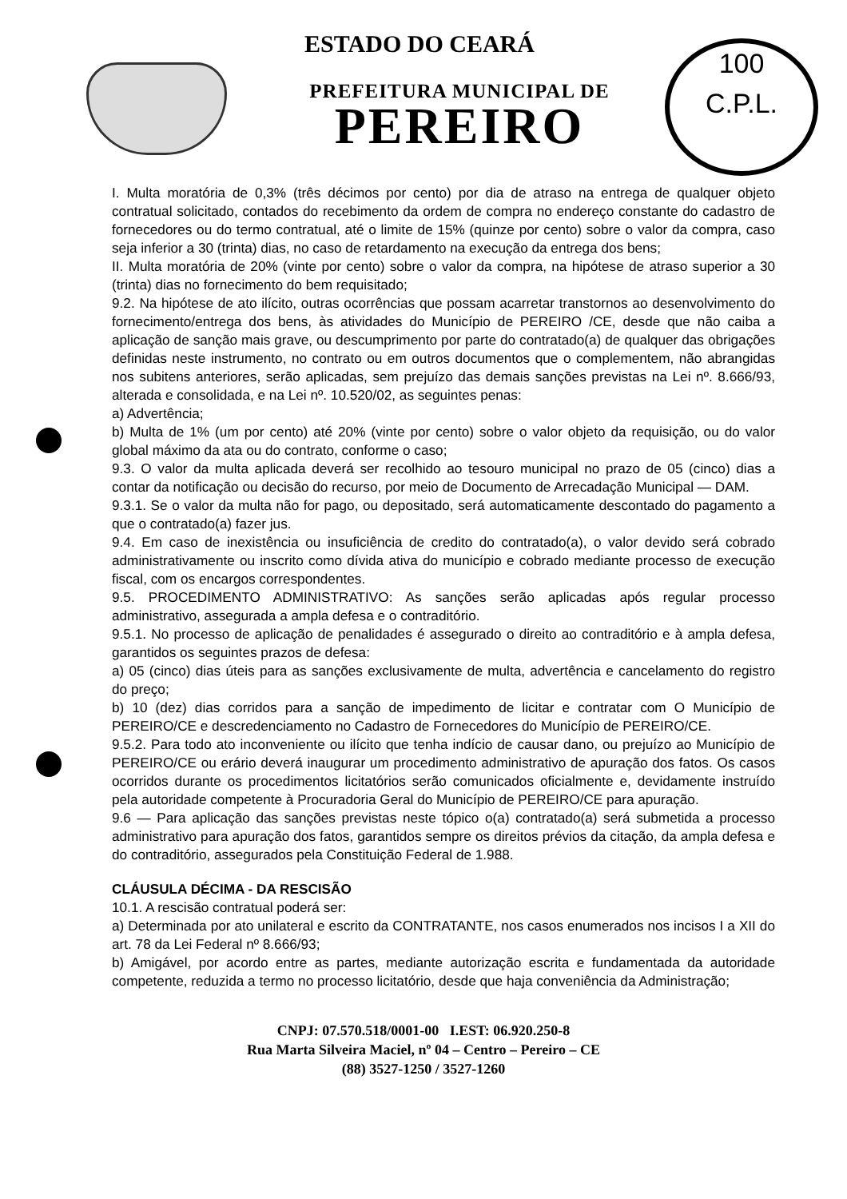100
C.P.L.
ESTADO DO CEARÁ
PREFEITURA MUNICIPAL DE
PEREIRO
I. Multa moratória de 0,3% (três décimos por cento) por dia de atraso na entrega de qualquer objeto contratual solicitado, contados do recebimento da ordem de compra no endereço constante do cadastro de fornecedores ou do termo contratual, até o limite de 15% (quinze por cento) sobre o valor da compra, caso seja inferior a 30 (trinta) dias, no caso de retardamento na execução da entrega dos bens;
II. Multa moratória de 20% (vinte por cento) sobre o valor da compra, na hipótese de atraso superior a 30 (trinta) dias no fornecimento do bem requisitado;
9.2. Na hipótese de ato ilícito, outras ocorrências que possam acarretar transtornos ao desenvolvimento do fornecimento/entrega dos bens, às atividades do Município de PEREIRO /CE, desde que não caiba a aplicação de sanção mais grave, ou descumprimento por parte do contratado(a) de qualquer das obrigações definidas neste instrumento, no contrato ou em outros documentos que o complementem, não abrangidas nos subitens anteriores, serão aplicadas, sem prejuízo das demais sanções previstas na Lei nº. 8.666/93, alterada e consolidada, e na Lei nº. 10.520/02, as seguintes penas:
a) Advertência;
b) Multa de 1% (um por cento) até 20% (vinte por cento) sobre o valor objeto da requisição, ou do valor global máximo da ata ou do contrato, conforme o caso;
9.3. O valor da multa aplicada deverá ser recolhido ao tesouro municipal no prazo de 05 (cinco) dias a contar da notificação ou decisão do recurso, por meio de Documento de Arrecadação Municipal — DAM.
9.3.1. Se o valor da multa não for pago, ou depositado, será automaticamente descontado do pagamento a que o contratado(a) fazer jus.
9.4. Em caso de inexistência ou insuficiência de credito do contratado(a), o valor devido será cobrado administrativamente ou inscrito como dívida ativa do município e cobrado mediante processo de execução fiscal, com os encargos correspondentes.
9.5. PROCEDIMENTO ADMINISTRATIVO: As sanções serão aplicadas após regular processo administrativo, assegurada a ampla defesa e o contraditório.
9.5.1. No processo de aplicação de penalidades é assegurado o direito ao contraditório e à ampla defesa, garantidos os seguintes prazos de defesa:
a) 05 (cinco) dias úteis para as sanções exclusivamente de multa, advertência e cancelamento do registro do preço;
b) 10 (dez) dias corridos para a sanção de impedimento de licitar e contratar com O Município de PEREIRO/CE e descredenciamento no Cadastro de Fornecedores do Município de PEREIRO/CE.
9.5.2. Para todo ato inconveniente ou ilícito que tenha indício de causar dano, ou prejuízo ao Município de PEREIRO/CE ou erário deverá inaugurar um procedimento administrativo de apuração dos fatos. Os casos ocorridos durante os procedimentos licitatórios serão comunicados oficialmente e, devidamente instruído pela autoridade competente à Procuradoria Geral do Município de PEREIRO/CE para apuração.
9.6 — Para aplicação das sanções previstas neste tópico o(a) contratado(a) será submetida a processo administrativo para apuração dos fatos, garantidos sempre os direitos prévios da citação, da ampla defesa e do contraditório, assegurados pela Constituição Federal de 1.988.
CLÁUSULA DÉCIMA - DA RESCISÃO
10.1. A rescisão contratual poderá ser:
a) Determinada por ato unilateral e escrito da CONTRATANTE, nos casos enumerados nos incisos I a XII do art. 78 da Lei Federal nº 8.666/93;
b) Amigável, por acordo entre as partes, mediante autorização escrita e fundamentada da autoridade competente, reduzida a termo no processo licitatório, desde que haja conveniência da Administração;
CNPJ: 07.570.518/0001-00 I.EST: 06.920.250-8
Rua Marta Silveira Maciel, nº 04 – Centro – Pereiro – CE
(88) 3527-1250 / 3527-1260